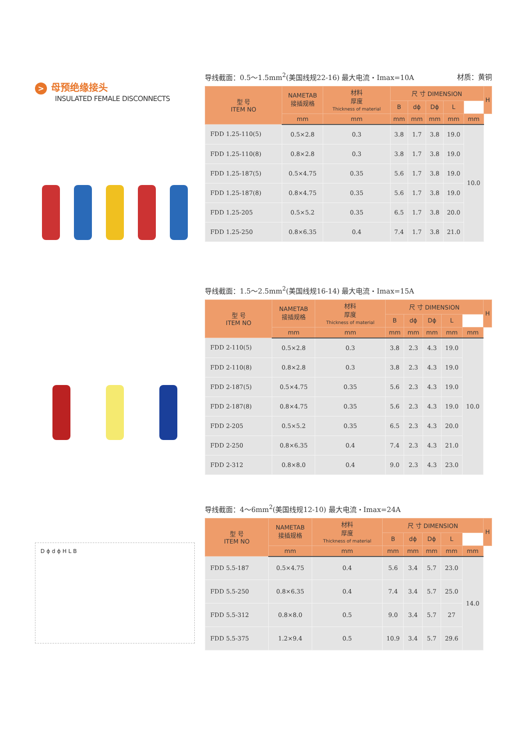> 母预绝缘接头
INSULATED FEMALE DISCONNECTS
D ϕ d ϕ H L B
导线截面：0.5～1.5mm<sup>2</sup>(美国线规22-16) 最大电流・Imax=10A 材质：黄铜
| 型 号 ITEM NO | NAMETAB 接插规格 | 材料 厚度 Thickness of material | 尺 寸 DIMENSION | | | | | H |
| --- | --- | --- | --- | --- | --- | --- | --- | --- |
| | | | B | dϕ | Dϕ | L | | |
| | mm | mm | mm | mm | mm | mm | mm | |
| FDD 1.25-110(5) | 0.5×2.8 | 0.3 | 3.8 | 1.7 | 3.8 | 19.0 | 10.0 | |
| FDD 1.25-110(8) | 0.8×2.8 | 0.3 | 3.8 | 1.7 | 3.8 | 19.0 | | |
| FDD 1.25-187(5) | 0.5×4.75 | 0.35 | 5.6 | 1.7 | 3.8 | 19.0 | | |
| FDD 1.25-187(8) | 0.8×4.75 | 0.35 | 5.6 | 1.7 | 3.8 | 19.0 | | |
| FDD 1.25-205 | 0.5×5.2 | 0.35 | 6.5 | 1.7 | 3.8 | 20.0 | | |
| FDD 1.25-250 | 0.8×6.35 | 0.4 | 7.4 | 1.7 | 3.8 | 21.0 | | |
导线截面：1.5～2.5mm<sup>2</sup>(美国线规16-14) 最大电流・Imax=15A
| 型 号 ITEM NO | NAMETAB 接插规格 | 材料 厚度 Thickness of material | 尺 寸 DIMENSION | | | | | H |
| --- | --- | --- | --- | --- | --- | --- | --- | --- |
| | | | B | dϕ | Dϕ | L | | |
| | mm | mm | mm | mm | mm | mm | mm | |
| FDD 2-110(5) | 0.5×2.8 | 0.3 | 3.8 | 2.3 | 4.3 | 19.0 | 10.0 | |
| FDD 2-110(8) | 0.8×2.8 | 0.3 | 3.8 | 2.3 | 4.3 | 19.0 | | |
| FDD 2-187(5) | 0.5×4.75 | 0.35 | 5.6 | 2.3 | 4.3 | 19.0 | | |
| FDD 2-187(8) | 0.8×4.75 | 0.35 | 5.6 | 2.3 | 4.3 | 19.0 | | |
| FDD 2-205 | 0.5×5.2 | 0.35 | 6.5 | 2.3 | 4.3 | 20.0 | | |
| FDD 2-250 | 0.8×6.35 | 0.4 | 7.4 | 2.3 | 4.3 | 21.0 | | |
| FDD 2-312 | 0.8×8.0 | 0.4 | 9.0 | 2.3 | 4.3 | 23.0 | | |
导线截面：4～6mm<sup>2</sup>(美国线规12-10) 最大电流・Imax=24A
| 型 号 ITEM NO | NAMETAB 接插规格 | 材料 厚度 Thickness of material | 尺 寸 DIMENSION | | | | | H |
| --- | --- | --- | --- | --- | --- | --- | --- | --- |
| | | | B | dϕ | Dϕ | L | | |
| | mm | mm | mm | mm | mm | mm | mm | |
| FDD 5.5-187 | 0.5×4.75 | 0.4 | 5.6 | 3.4 | 5.7 | 23.0 | 14.0 | |
| FDD 5.5-250 | 0.8×6.35 | 0.4 | 7.4 | 3.4 | 5.7 | 25.0 | | |
| FDD 5.5-312 | 0.8×8.0 | 0.5 | 9.0 | 3.4 | 5.7 | 27 | | |
| FDD 5.5-375 | 1.2×9.4 | 0.5 | 10.9 | 3.4 | 5.7 | 29.6 | | |